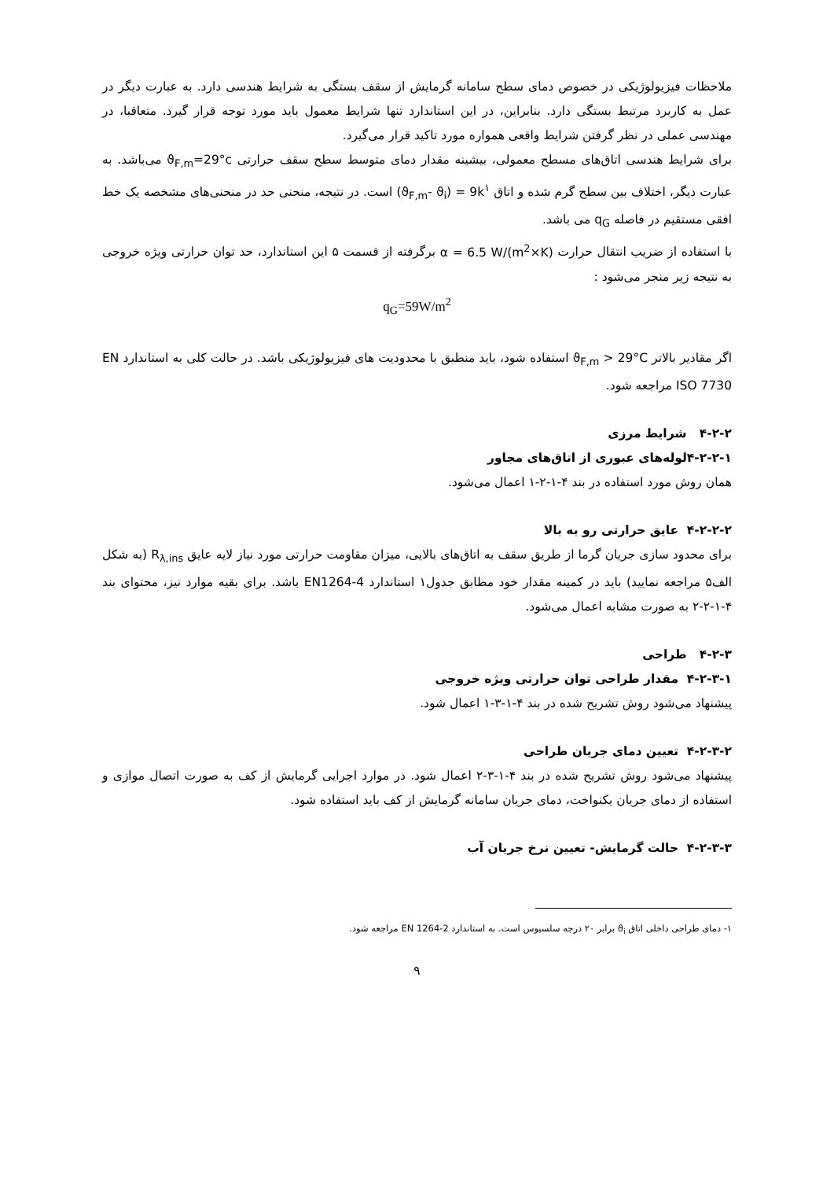ملاحظات فیزیولوژیکی در خصوص دمای سطح سامانه گرمایش از سقف بستگی به شرایط هندسی دارد. به عبارت دیگر در عمل به کاربرد مرتبط بستگی دارد. بنابراین، در این استاندارد تنها شرایط معمول باید مورد توجه قرار گیرد. متعاقبا، در مهندسی عملی در نظر گرفتن شرایط واقعی همواره مورد تاکید قرار می‌گیرد.
برای شرایط هندسی اتاق‌های مسطح معمولی، بیشینه مقدار دمای متوسط سطح سقف حرارتی ϑ<sub>F,m</sub>=29°c می‌باشد. به عبارت دیگر، اختلاف بین سطح گرم شده و اتاق (ϑ<sub>F,m</sub>- ϑ<sub>i</sub>) = 9k<sup>۱</sup> است. در نتیجه، منحنی حد در منحنی‌های مشخصه یک خط افقی مستقیم در فاصله q<sub>G</sub> می باشد.
با استفاده از ضریب انتقال حرارت α = 6.5 W/(m<sup>2</sup>×K) برگرفته از قسمت ۵ این استاندارد، حد توان حرارتی ویژه خروجی به نتیجه زیر منجر می‌شود :
q<sub>G</sub>=59W/m<sup>2</sup>
اگر مقادیر بالاتر ϑ<sub>F,m</sub> > 29°C استفاده شود، باید منطبق با محدودیت های فیزیولوژیکی باشد. در حالت کلی به استاندارد EN ISO 7730 مراجعه شود.
۴-۲-۲ شرایط مرزی
۴-۲-۲-۱لوله‌های عبوری از اتاق‌های مجاور
همان روش مورد استفاده در بند ۴-۱-۲-۱ اعمال می‌شود.
۴-۲-۲-۲ عایق حرارتی رو به بالا
برای محدود سازی جریان گرما از طریق سقف به اتاق‌های بالایی، میزان مقاومت حرارتی مورد نیاز لایه عایق R<sub>λ,ins</sub> (به شکل الف۵ مراجعه نمایید) باید در کمینه مقدار خود مطابق جدول۱ استاندارد EN1264-4 باشد. برای بقیه موارد نیز، محتوای بند ۴-۱-۲-۲ به صورت مشابه اعمال می‌شود.
۴-۲-۳ طراحی
۴-۲-۳-۱ مقدار طراحی توان حرارتی ویژه خروجی
پیشنهاد می‌شود روش تشریح شده در بند ۴-۱-۳-۱ اعمال شود.
۴-۲-۳-۲ تعیین دمای جریان طراحی
پیشنهاد می‌شود روش تشریح شده در بند ۴-۱-۳-۲ اعمال شود. در موارد اجرایی گرمایش از کف به صورت اتصال موازی و استفاده از دمای جریان یکنواخت، دمای جریان سامانه گرمایش از کف باید استفاده شود.
۴-۲-۳-۳ حالت گرمایش- تعیین نرخ جریان آب
۱- دمای طراحی داخلی اتاق ϑ<sub>i</sub> برابر ۲۰ درجه سلسیوس است. به استاندارد EN 1264-2 مراجعه شود.
۹